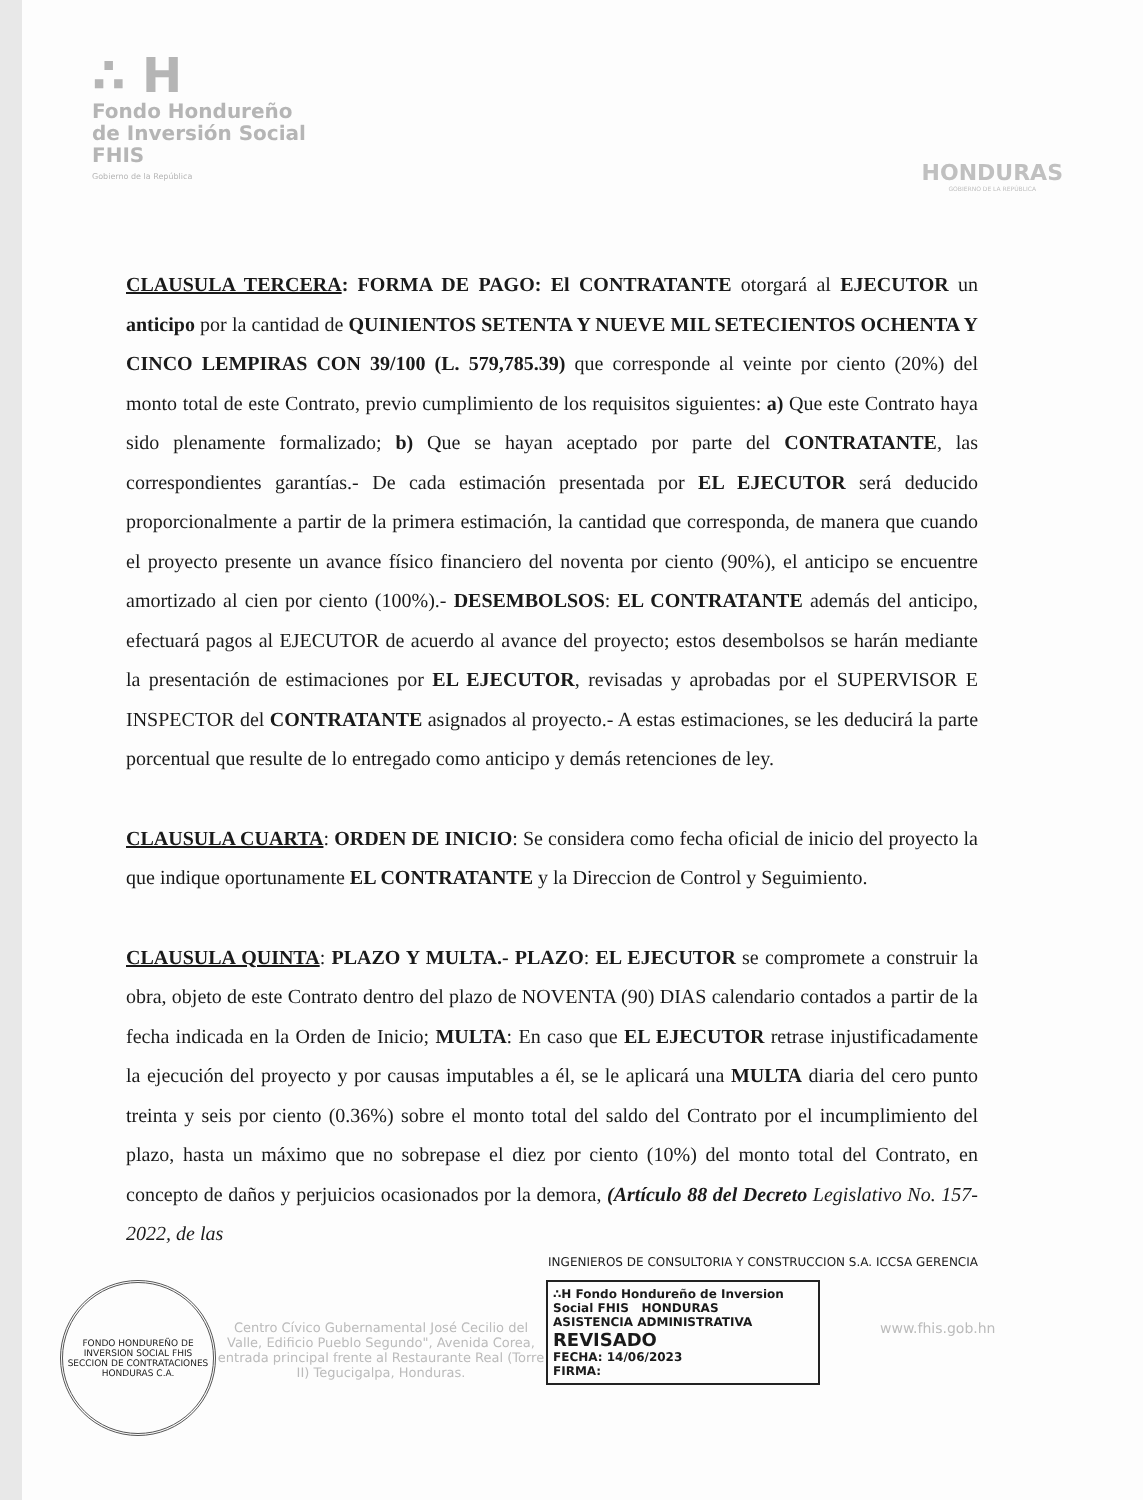∴ H
Fondo Hondureño
de Inversión Social
FHIS
Gobierno de la República
HONDURAS
GOBIERNO DE LA REPÚBLICA
CLAUSULA TERCERA: FORMA DE PAGO: El CONTRATANTE otorgará al EJECUTOR un anticipo por la cantidad de QUINIENTOS SETENTA Y NUEVE MIL SETECIENTOS OCHENTA Y CINCO LEMPIRAS CON 39/100 (L. 579,785.39) que corresponde al veinte por ciento (20%) del monto total de este Contrato, previo cumplimiento de los requisitos siguientes: a) Que este Contrato haya sido plenamente formalizado; b) Que se hayan aceptado por parte del CONTRATANTE, las correspondientes garantías.- De cada estimación presentada por EL EJECUTOR será deducido proporcionalmente a partir de la primera estimación, la cantidad que corresponda, de manera que cuando el proyecto presente un avance físico financiero del noventa por ciento (90%), el anticipo se encuentre amortizado al cien por ciento (100%).- DESEMBOLSOS: EL CONTRATANTE además del anticipo, efectuará pagos al EJECUTOR de acuerdo al avance del proyecto; estos desembolsos se harán mediante la presentación de estimaciones por EL EJECUTOR, revisadas y aprobadas por el SUPERVISOR E INSPECTOR del CONTRATANTE asignados al proyecto.- A estas estimaciones, se les deducirá la parte porcentual que resulte de lo entregado como anticipo y demás retenciones de ley.
CLAUSULA CUARTA: ORDEN DE INICIO: Se considera como fecha oficial de inicio del proyecto la que indique oportunamente EL CONTRATANTE y la Direccion de Control y Seguimiento.
CLAUSULA QUINTA: PLAZO Y MULTA.- PLAZO: EL EJECUTOR se compromete a construir la obra, objeto de este Contrato dentro del plazo de NOVENTA (90) DIAS calendario contados a partir de la fecha indicada en la Orden de Inicio; MULTA: En caso que EL EJECUTOR retrase injustificadamente la ejecución del proyecto y por causas imputables a él, se le aplicará una MULTA diaria del cero punto treinta y seis por ciento (0.36%) sobre el monto total del saldo del Contrato por el incumplimiento del plazo, hasta un máximo que no sobrepase el diez por ciento (10%) del monto total del Contrato, en concepto de daños y perjuicios ocasionados por la demora, (Artículo 88 del Decreto Legislativo No. 157-2022, de las
INGENIEROS DE CONSULTORIA Y CONSTRUCCION S.A. ICCSA GERENCIA
FONDO HONDUREÑO DE INVERSION SOCIAL FHIS SECCION DE CONTRATACIONES HONDURAS C.A.
Centro Cívico Gubernamental José Cecilio del Valle, Edificio Pueblo Segundo", Avenida Corea, entrada principal frente al Restaurante Real (Torre II) Tegucigalpa, Honduras.
∴H Fondo Hondureño de Inversion Social FHIS HONDURAS
ASISTENCIA ADMINISTRATIVA
REVISADO
FECHA: 14/06/2023
FIRMA:
www.fhis.gob.hn